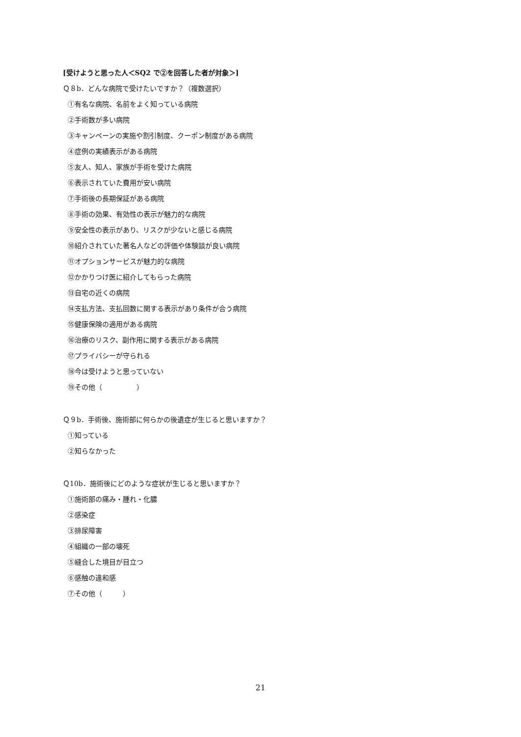[受けようと思った人＜SQ2 で②を回答した者が対象＞]
Ｑ８b．どんな病院で受けたいですか？（複数選択）
①有名な病院、名前をよく知っている病院
②手術数が多い病院
③キャンペーンの実施や割引制度、クーポン制度がある病院
④症例の実績表示がある病院
⑤友人、知人、家族が手術を受けた病院
⑥表示されていた費用が安い病院
⑦手術後の長期保証がある病院
⑧手術の効果、有効性の表示が魅力的な病院
⑨安全性の表示があり、リスクが少ないと感じる病院
⑩紹介されていた著名人などの評価や体験談が良い病院
⑪オプションサービスが魅力的な病院
⑫かかりつけ医に紹介してもらった病院
⑬自宅の近くの病院
⑭支払方法、支払回数に関する表示があり条件が合う病院
⑮健康保険の適用がある病院
⑯治療のリスク、副作用に関する表示がある病院
⑰プライバシーが守られる
⑱今は受けようと思っていない
⑲その他（　　　　　）
Ｑ９b．手術後、施術部に何らかの後遺症が生じると思いますか？
①知っている
②知らなかった
Ｑ10b．施術後にどのような症状が生じると思いますか？
①施術部の痛み・腫れ・化膿
②感染症
③排尿障害
④組織の一部の壊死
⑤縫合した境目が目立つ
⑥感触の違和感
⑦その他（　　　）
21